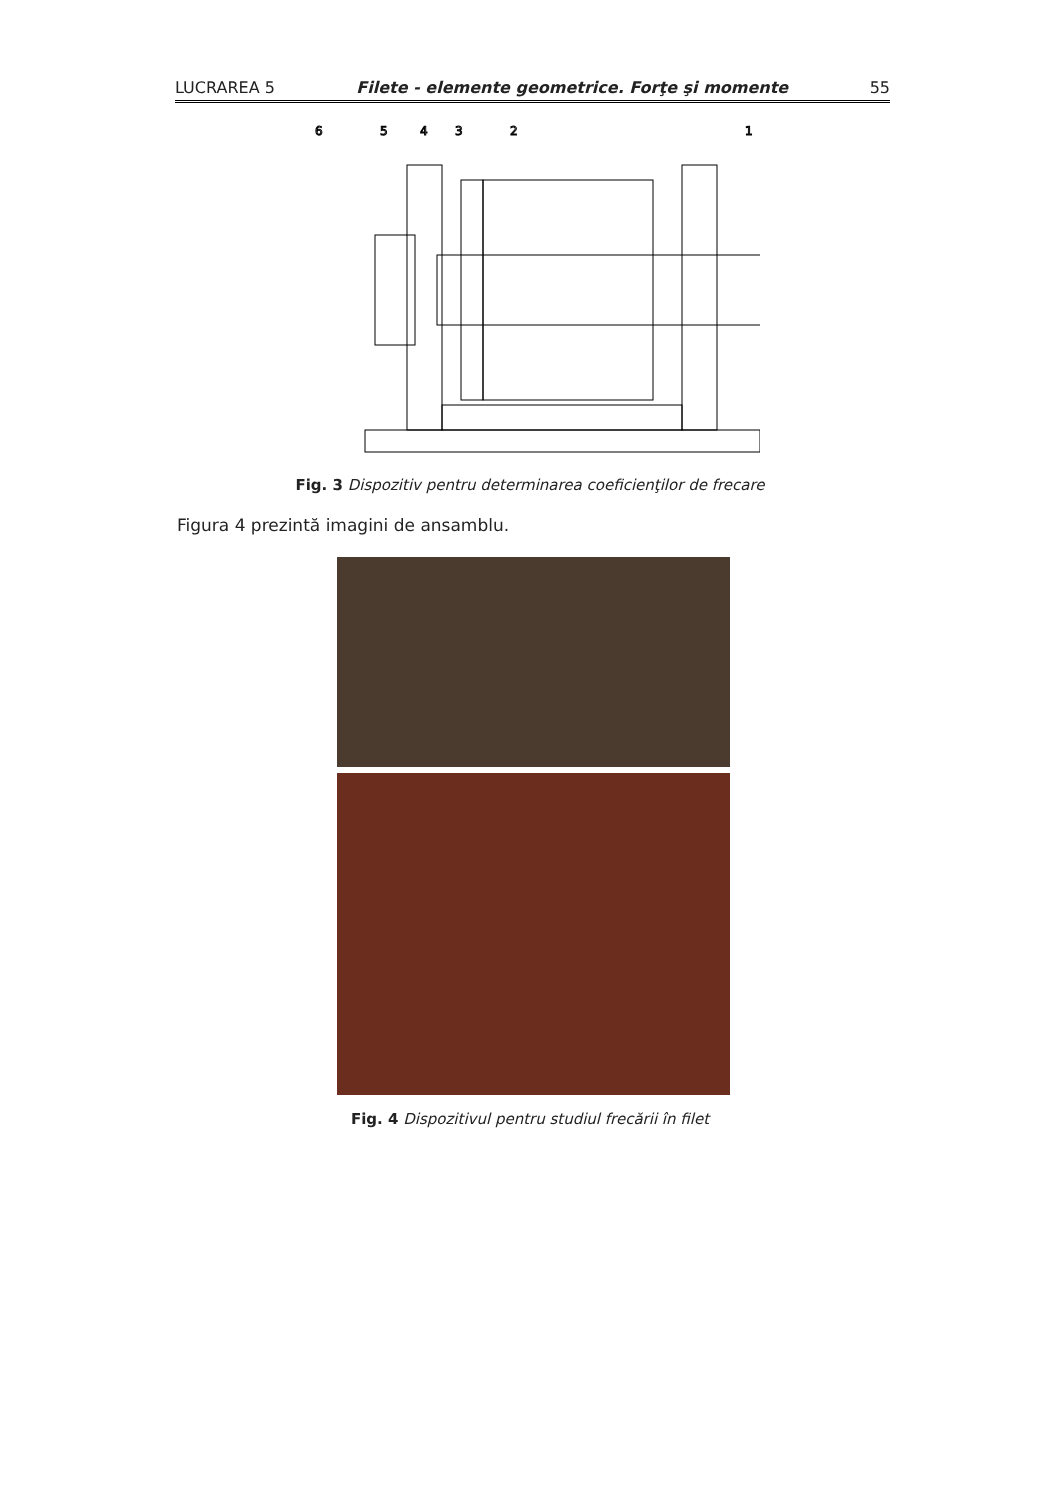LUCRAREA 5 Filete - elemente geometrice. Forţe şi momente 55
6
5
4
3
2
1
Fig. 3 Dispozitiv pentru determinarea coeficienţilor de frecare
Figura 4 prezintă imagini de ansamblu.
Fig. 4 Dispozitivul pentru studiul frecării în filet